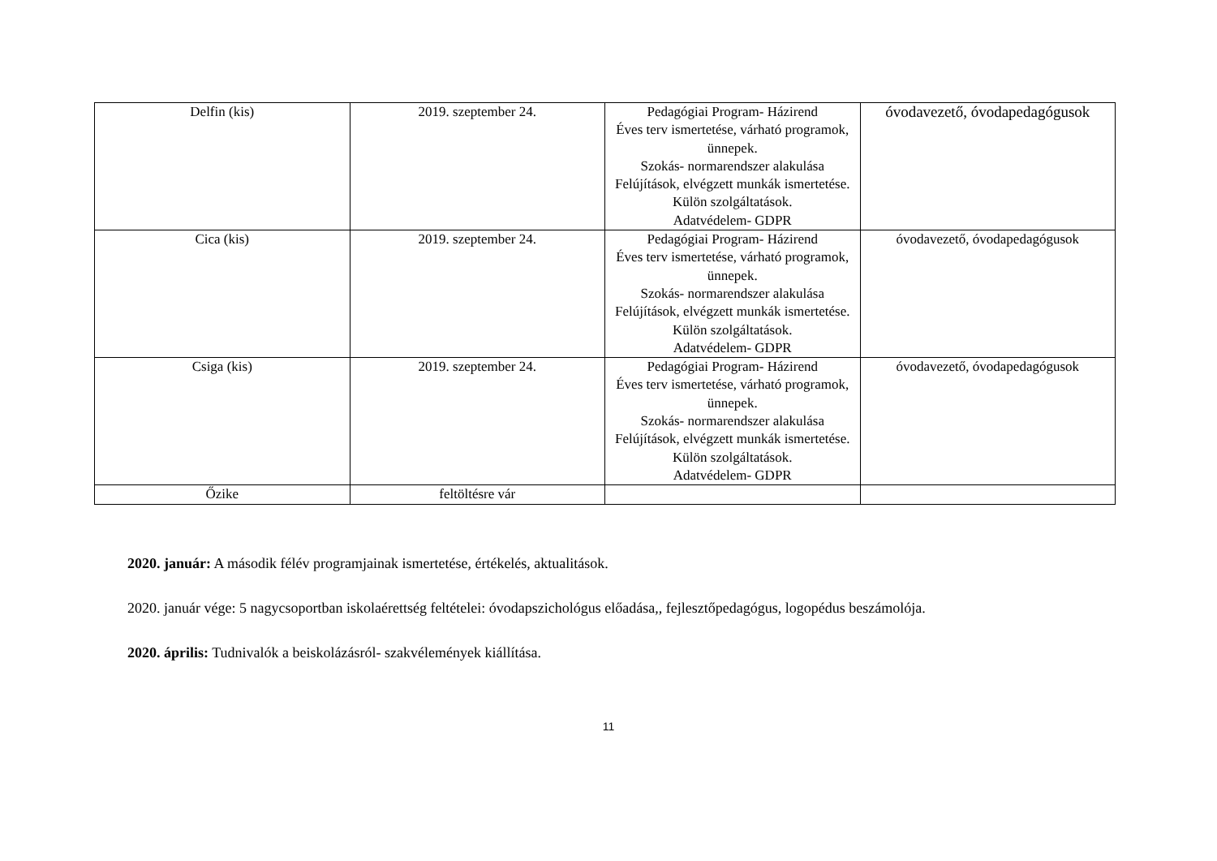| Delfin (kis) | 2019. szeptember 24. | Pedagógiai Program- Házirend Éves terv ismertetése, várható programok, ünnepek. Szokás- normarendszer alakulása Felújítások, elvégzett munkák ismertetése. Külön szolgáltatások. Adatvédelem- GDPR | óvodavezető, óvodapedagógusok |
| Cica (kis) | 2019. szeptember 24. | Pedagógiai Program- Házirend Éves terv ismertetése, várható programok, ünnepek. Szokás- normarendszer alakulása Felújítások, elvégzett munkák ismertetése. Külön szolgáltatások. Adatvédelem- GDPR | óvodavezető, óvodapedagógusok |
| Csiga (kis) | 2019. szeptember 24. | Pedagógiai Program- Házirend Éves terv ismertetése, várható programok, ünnepek. Szokás- normarendszer alakulása Felújítások, elvégzett munkák ismertetése. Külön szolgáltatások. Adatvédelem- GDPR | óvodavezető, óvodapedagógusok |
| Őzike | feltöltésre vár | | |
2020. január: A második félév programjainak ismertetése, értékelés, aktualitások.
2020. január vége: 5 nagycsoportban iskolaérettség feltételei: óvodapszichológus előadása,, fejlesztőpedagógus, logopédus beszámolója.
2020. április: Tudnivalók a beiskolázásról- szakvélemények kiállítása.
11